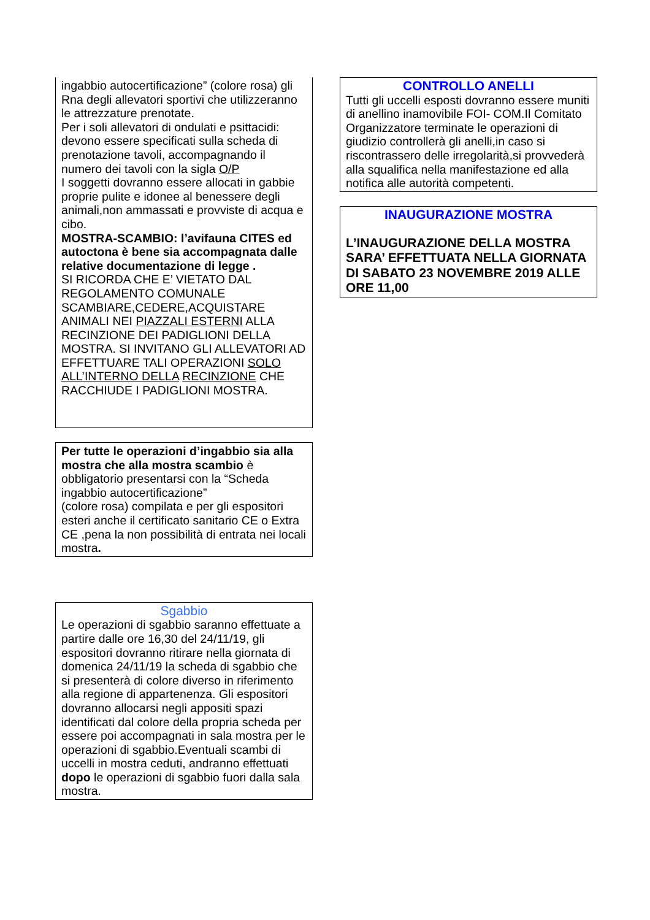ingabbio autocertificazione” (colore rosa) gli Rna degli allevatori sportivi che utilizzeranno le attrezzature prenotate.
Per i soli allevatori di ondulati e psittacidi: devono essere specificati sulla scheda di prenotazione tavoli, accompagnando il numero dei tavoli con la sigla O/P
I soggetti dovranno essere allocati in gabbie proprie pulite e idonee al benessere degli animali,non ammassati e provviste di acqua e cibo.
MOSTRA-SCAMBIO: l’avifauna CITES ed autoctona è bene sia accompagnata dalle relative documentazione di legge .
SI RICORDA CHE E’ VIETATO DAL REGOLAMENTO COMUNALE SCAMBIARE,CEDERE,ACQUISTARE ANIMALI NEI PIAZZALI ESTERNI ALLA RECINZIONE DEI PADIGLIONI DELLA MOSTRA. SI INVITANO GLI ALLEVATORI AD EFFETTUARE TALI OPERAZIONI SOLO ALL’INTERNO DELLA RECINZIONE CHE RACCHIUDE I PADIGLIONI MOSTRA.
Per tutte le operazioni d’ingabbio sia alla mostra che alla mostra scambio è obbligatorio presentarsi con la “Scheda ingabbio autocertificazione”
(colore rosa) compilata e per gli espositori esteri anche il certificato sanitario CE o Extra CE ,pena la non possibilità di entrata nei locali mostra.
Sgabbio
Le operazioni di sgabbio saranno effettuate a partire dalle ore 16,30 del 24/11/19, gli espositori dovranno ritirare nella giornata di domenica 24/11/19 la scheda di sgabbio che si presenterà di colore diverso in riferimento alla regione di appartenenza. Gli espositori dovranno allocarsi negli appositi spazi identificati dal colore della propria scheda per essere poi accompagnati in sala mostra per le operazioni di sgabbio.Eventuali scambi di uccelli in mostra ceduti, andranno effettuati dopo le operazioni di sgabbio fuori dalla sala mostra.
CONTROLLO ANELLI
Tutti gli uccelli esposti dovranno essere muniti di anellino inamovibile FOI- COM.Il Comitato Organizzatore terminate le operazioni di giudizio controllerà gli anelli,in caso si riscontrassero delle irregolarità,si provvederà alla squalifica nella manifestazione ed alla notifica alle autorità competenti.
INAUGURAZIONE MOSTRA
L’INAUGURAZIONE DELLA MOSTRA SARA’ EFFETTUATA NELLA GIORNATA DI SABATO 23 NOVEMBRE 2019 ALLE ORE 11,00